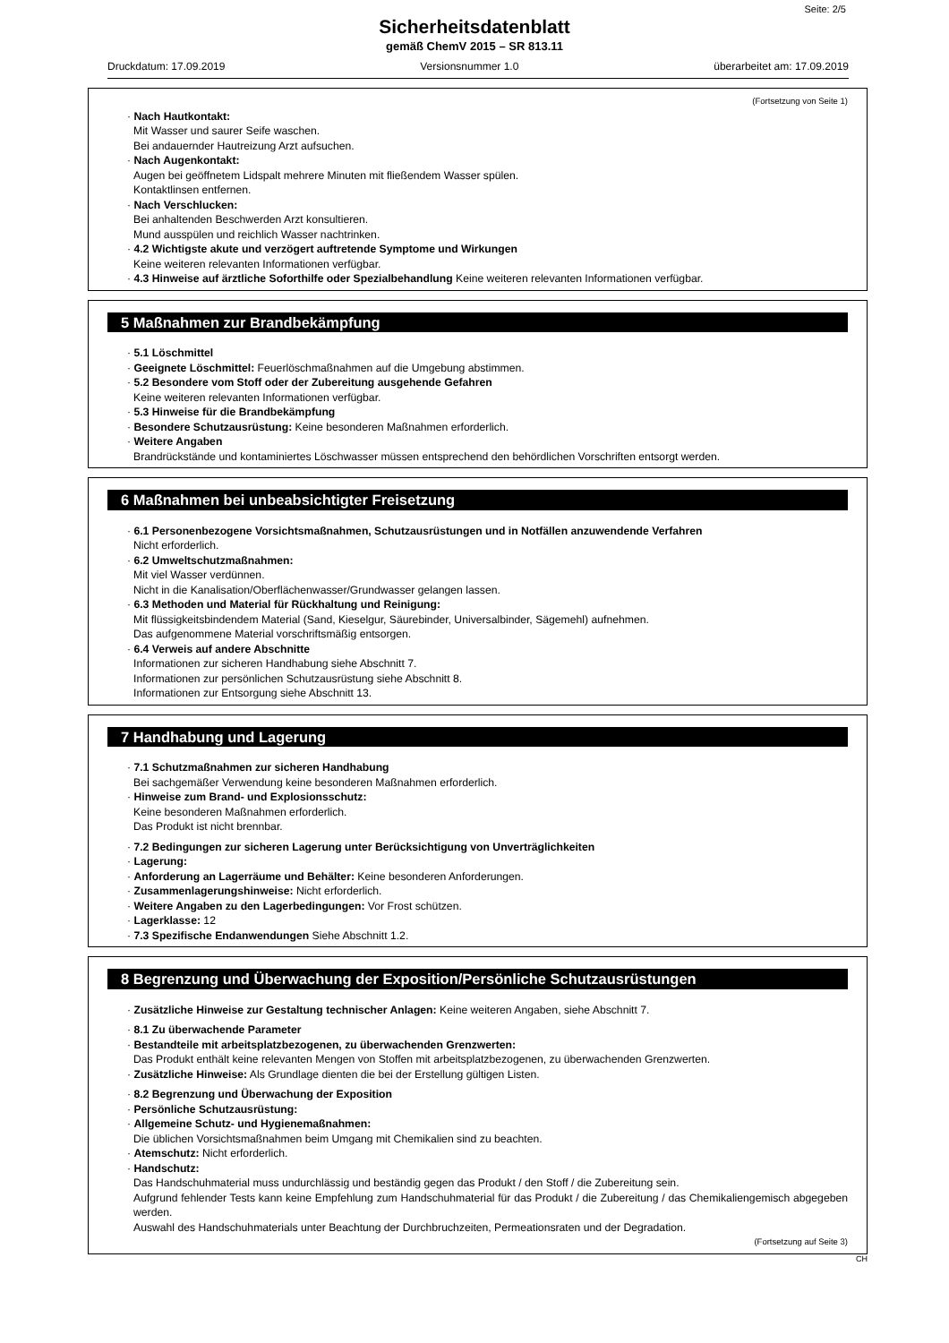Seite: 2/5
Sicherheitsdatenblatt
gemäß ChemV 2015 – SR 813.11
Druckdatum: 17.09.2019 Versionsnummer 1.0 überarbeitet am: 17.09.2019
(Fortsetzung von Seite 1)
· Nach Hautkontakt:
Mit Wasser und saurer Seife waschen.
Bei andauernder Hautreizung Arzt aufsuchen.
· Nach Augenkontakt:
Augen bei geöffnetem Lidspalt mehrere Minuten mit fließendem Wasser spülen.
Kontaktlinsen entfernen.
· Nach Verschlucken:
Bei anhaltenden Beschwerden Arzt konsultieren.
Mund ausspülen und reichlich Wasser nachtrinken.
· 4.2 Wichtigste akute und verzögert auftretende Symptome und Wirkungen
Keine weiteren relevanten Informationen verfügbar.
· 4.3 Hinweise auf ärztliche Soforthilfe oder Spezialbehandlung Keine weiteren relevanten Informationen verfügbar.
5 Maßnahmen zur Brandbekämpfung
· 5.1 Löschmittel
· Geeignete Löschmittel: Feuerlöschmaßnahmen auf die Umgebung abstimmen.
· 5.2 Besondere vom Stoff oder der Zubereitung ausgehende Gefahren
Keine weiteren relevanten Informationen verfügbar.
· 5.3 Hinweise für die Brandbekämpfung
· Besondere Schutzausrüstung: Keine besonderen Maßnahmen erforderlich.
· Weitere Angaben
Brandrückstände und kontaminiertes Löschwasser müssen entsprechend den behördlichen Vorschriften entsorgt werden.
6 Maßnahmen bei unbeabsichtigter Freisetzung
· 6.1 Personenbezogene Vorsichtsmaßnahmen, Schutzausrüstungen und in Notfällen anzuwendende Verfahren
Nicht erforderlich.
· 6.2 Umweltschutzmaßnahmen:
Mit viel Wasser verdünnen.
Nicht in die Kanalisation/Oberflächenwasser/Grundwasser gelangen lassen.
· 6.3 Methoden und Material für Rückhaltung und Reinigung:
Mit flüssigkeitsbindendem Material (Sand, Kieselgur, Säurebinder, Universalbinder, Sägemehl) aufnehmen.
Das aufgenommene Material vorschriftsmäßig entsorgen.
· 6.4 Verweis auf andere Abschnitte
Informationen zur sicheren Handhabung siehe Abschnitt 7.
Informationen zur persönlichen Schutzausrüstung siehe Abschnitt 8.
Informationen zur Entsorgung siehe Abschnitt 13.
7 Handhabung und Lagerung
· 7.1 Schutzmaßnahmen zur sicheren Handhabung
Bei sachgemäßer Verwendung keine besonderen Maßnahmen erforderlich.
· Hinweise zum Brand- und Explosionsschutz:
Keine besonderen Maßnahmen erforderlich.
Das Produkt ist nicht brennbar.
· 7.2 Bedingungen zur sicheren Lagerung unter Berücksichtigung von Unverträglichkeiten
· Lagerung:
· Anforderung an Lagerräume und Behälter: Keine besonderen Anforderungen.
· Zusammenlagerungshinweise: Nicht erforderlich.
· Weitere Angaben zu den Lagerbedingungen: Vor Frost schützen.
· Lagerklasse: 12
· 7.3 Spezifische Endanwendungen Siehe Abschnitt 1.2.
8 Begrenzung und Überwachung der Exposition/Persönliche Schutzausrüstungen
· Zusätzliche Hinweise zur Gestaltung technischer Anlagen: Keine weiteren Angaben, siehe Abschnitt 7.
· 8.1 Zu überwachende Parameter
· Bestandteile mit arbeitsplatzbezogenen, zu überwachenden Grenzwerten:
Das Produkt enthält keine relevanten Mengen von Stoffen mit arbeitsplatzbezogenen, zu überwachenden Grenzwerten.
· Zusätzliche Hinweise: Als Grundlage dienten die bei der Erstellung gültigen Listen.
· 8.2 Begrenzung und Überwachung der Exposition
· Persönliche Schutzausrüstung:
· Allgemeine Schutz- und Hygienemaßnahmen:
Die üblichen Vorsichtsmaßnahmen beim Umgang mit Chemikalien sind zu beachten.
· Atemschutz: Nicht erforderlich.
· Handschutz:
Das Handschuhmaterial muss undurchlässig und beständig gegen das Produkt / den Stoff / die Zubereitung sein.
Aufgrund fehlender Tests kann keine Empfehlung zum Handschuhmaterial für das Produkt / die Zubereitung / das Chemikaliengemisch abgegeben werden.
Auswahl des Handschuhmaterials unter Beachtung der Durchbruchzeiten, Permeationsraten und der Degradation.
(Fortsetzung auf Seite 3)
CH